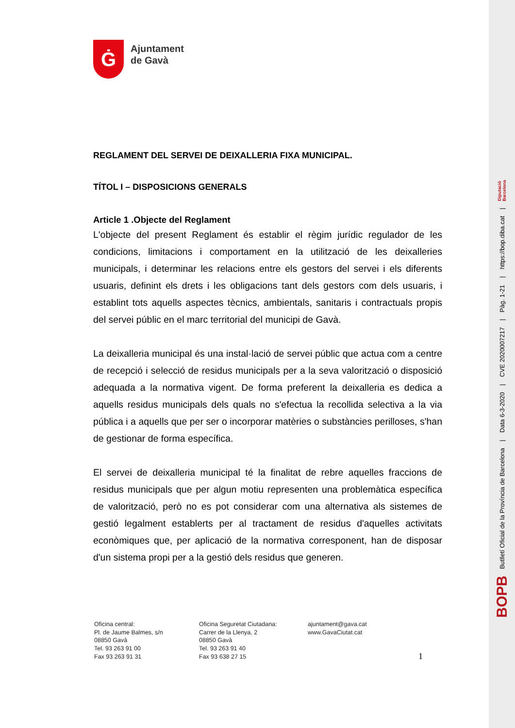Ġ
Ajuntament
de Gavà
REGLAMENT DEL SERVEI DE DEIXALLERIA FIXA MUNICIPAL.
TÍTOL I – DISPOSICIONS GENERALS
Article 1 .Objecte del Reglament
L'objecte del present Reglament és establir el règim jurídic regulador de les condicions, limitacions i comportament en la utilització de les deixalleries municipals, i determinar les relacions entre els gestors del servei i els diferents usuaris, definint els drets i les obligacions tant dels gestors com dels usuaris, i establint tots aquells aspectes tècnics, ambientals, sanitaris i contractuals propis del servei públic en el marc territorial del municipi de Gavà.
La deixalleria municipal és una instal·lació de servei públic que actua com a centre de recepció i selecció de residus municipals per a la seva valorització o disposició adequada a la normativa vigent. De forma preferent la deixalleria es dedica a aquells residus municipals dels quals no s'efectua la recollida selectiva a la via pública i a aquells que per ser o incorporar matèries o substàncies perilloses, s'han de gestionar de forma específica.
El servei de deixalleria municipal té la finalitat de rebre aquelles fraccions de residus municipals que per algun motiu representen una problemàtica específica de valorització, però no es pot considerar com una alternativa als sistemes de gestió legalment establerts per al tractament de residus d'aquelles activitats econòmiques que, per aplicació de la normativa corresponent, han de disposar d'un sistema propi per a la gestió dels residus que generen.
Oficina central:
Pl. de Jaume Balmes, s/n
08850 Gavà
Tel. 93 263 91 00
Fax 93 263 91 31
Oficina Seguretat Ciutadana:
Carrer de la Llenya, 2
08850 Gavà
Tel. 93 263 91 40
Fax 93 638 27 15
ajuntament@gava.cat
www.GavaCiutat.cat
1
BOPB Butlletí Oficial de la Província de Barcelona | Data 6-3-2020 | CVE 2020007217 | Pàg. 1-21 | https://bop.diba.cat | Diputació
Barcelona